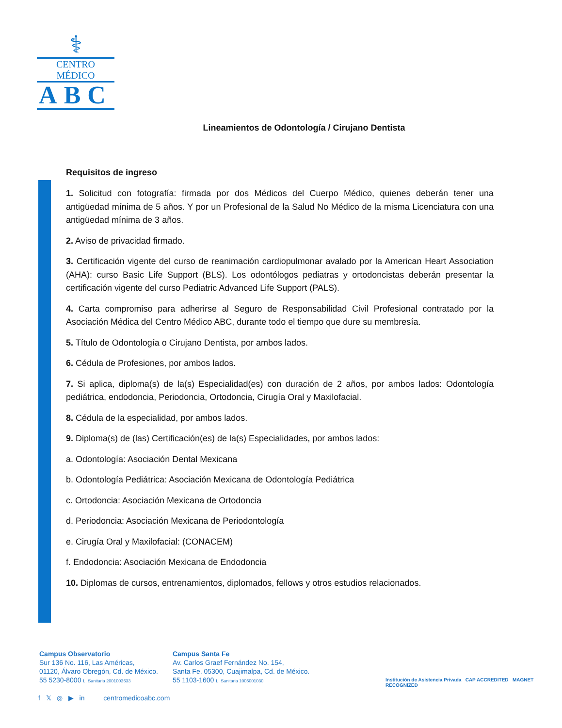⚕
CENTRO MÉDICO
ABC
Lineamientos de Odontología / Cirujano Dentista
Requisitos de ingreso
1. Solicitud con fotografía: firmada por dos Médicos del Cuerpo Médico, quienes deberán tener una antigüedad mínima de 5 años. Y por un Profesional de la Salud No Médico de la misma Licenciatura con una antigüedad mínima de 3 años.
2. Aviso de privacidad firmado.
3. Certificación vigente del curso de reanimación cardiopulmonar avalado por la American Heart Association (AHA): curso Basic Life Support (BLS). Los odontólogos pediatras y ortodoncistas deberán presentar la certificación vigente del curso Pediatric Advanced Life Support (PALS).
4. Carta compromiso para adherirse al Seguro de Responsabilidad Civil Profesional contratado por la Asociación Médica del Centro Médico ABC, durante todo el tiempo que dure su membresía.
5. Título de Odontología o Cirujano Dentista, por ambos lados.
6. Cédula de Profesiones, por ambos lados.
7. Si aplica, diploma(s) de la(s) Especialidad(es) con duración de 2 años, por ambos lados: Odontología pediátrica, endodoncia, Periodoncia, Ortodoncia, Cirugía Oral y Maxilofacial.
8. Cédula de la especialidad, por ambos lados.
9. Diploma(s) de (las) Certificación(es) de la(s) Especialidades, por ambos lados:
a. Odontología: Asociación Dental Mexicana
b. Odontología Pediátrica: Asociación Mexicana de Odontología Pediátrica
c. Ortodoncia: Asociación Mexicana de Ortodoncia
d. Periodoncia: Asociación Mexicana de Periodontología
e. Cirugía Oral y Maxilofacial: (CONACEM)
f. Endodoncia: Asociación Mexicana de Endodoncia
10. Diplomas de cursos, entrenamientos, diplomados, fellows y otros estudios relacionados.
Campus Observatorio
Sur 136 No. 116, Las Américas,
01120, Álvaro Obregón, Cd. de México.
55 5230-8000 L. Sanitaria 2001003633
Campus Santa Fe
Av. Carlos Graef Fernández No. 154,
Santa Fe, 05300, Cuajimalpa, Cd. de México.
55 1103-1600 L. Sanitaria 1005001030
f 𝕏 ◎ ▶ in centromedicoabc.com
Institución de Asistencia Privada CAP ACCREDITED MAGNET RECOGNIZED